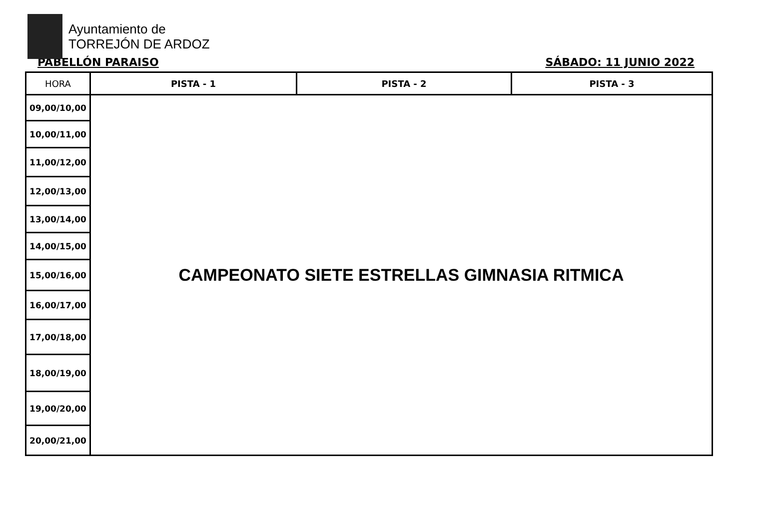Ayuntamiento de
TORREJÓN DE ARDOZ
PABELLÓN PARAISO SÁBADO: 11 JUNIO 2022
| HORA | PISTA - 1 | PISTA - 2 | PISTA - 3 |
| --- | --- | --- | --- |
| 09,00/10,00 | CAMPEONATO SIETE ESTRELLAS GIMNASIA RITMICA | | |
| 10,00/11,00 | | | |
| 11,00/12,00 | | | |
| 12,00/13,00 | | | |
| 13,00/14,00 | | | |
| 14,00/15,00 | | | |
| 15,00/16,00 | | | |
| 16,00/17,00 | | | |
| 17,00/18,00 | | | |
| 18,00/19,00 | | | |
| 19,00/20,00 | | | |
| 20,00/21,00 | | | |